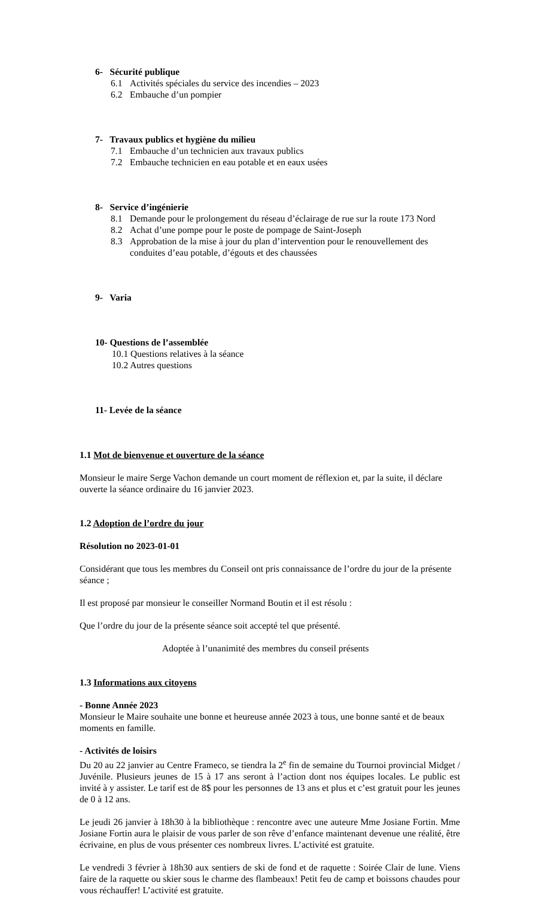6- Sécurité publique
6.1 Activités spéciales du service des incendies – 2023
6.2 Embauche d’un pompier
7- Travaux publics et hygiène du milieu
7.1 Embauche d’un technicien aux travaux publics
7.2 Embauche technicien en eau potable et en eaux usées
8- Service d’ingénierie
8.1 Demande pour le prolongement du réseau d’éclairage de rue sur la route 173 Nord
8.2 Achat d’une pompe pour le poste de pompage de Saint-Joseph
8.3 Approbation de la mise à jour du plan d’intervention pour le renouvellement des conduites d’eau potable, d’égouts et des chaussées
9- Varia
10- Questions de l’assemblée
10.1 Questions relatives à la séance
10.2 Autres questions
11- Levée de la séance
1.1 Mot de bienvenue et ouverture de la séance
Monsieur le maire Serge Vachon demande un court moment de réflexion et, par la suite, il déclare ouverte la séance ordinaire du 16 janvier 2023.
1.2 Adoption de l’ordre du jour
Résolution no 2023-01-01
Considérant que tous les membres du Conseil ont pris connaissance de l’ordre du jour de la présente séance ;
Il est proposé par monsieur le conseiller Normand Boutin et il est résolu :
Que l’ordre du jour de la présente séance soit accepté tel que présenté.
Adoptée à l’unanimité des membres du conseil présents
1.3 Informations aux citoyens
- Bonne Année 2023
Monsieur le Maire souhaite une bonne et heureuse année 2023 à tous, une bonne santé et de beaux moments en famille.
- Activités de loisirs
Du 20 au 22 janvier au Centre Frameco, se tiendra la 2<sup>e</sup> fin de semaine du Tournoi provincial Midget / Juvénile. Plusieurs jeunes de 15 à 17 ans seront à l’action dont nos équipes locales. Le public est invité à y assister. Le tarif est de 8$ pour les personnes de 13 ans et plus et c’est gratuit pour les jeunes de 0 à 12 ans.
Le jeudi 26 janvier à 18h30 à la bibliothèque : rencontre avec une auteure Mme Josiane Fortin. Mme Josiane Fortin aura le plaisir de vous parler de son rêve d’enfance maintenant devenue une réalité, être écrivaine, en plus de vous présenter ces nombreux livres. L’activité est gratuite.
Le vendredi 3 février à 18h30 aux sentiers de ski de fond et de raquette : Soirée Clair de lune. Viens faire de la raquette ou skier sous le charme des flambeaux! Petit feu de camp et boissons chaudes pour vous réchauffer! L’activité est gratuite.